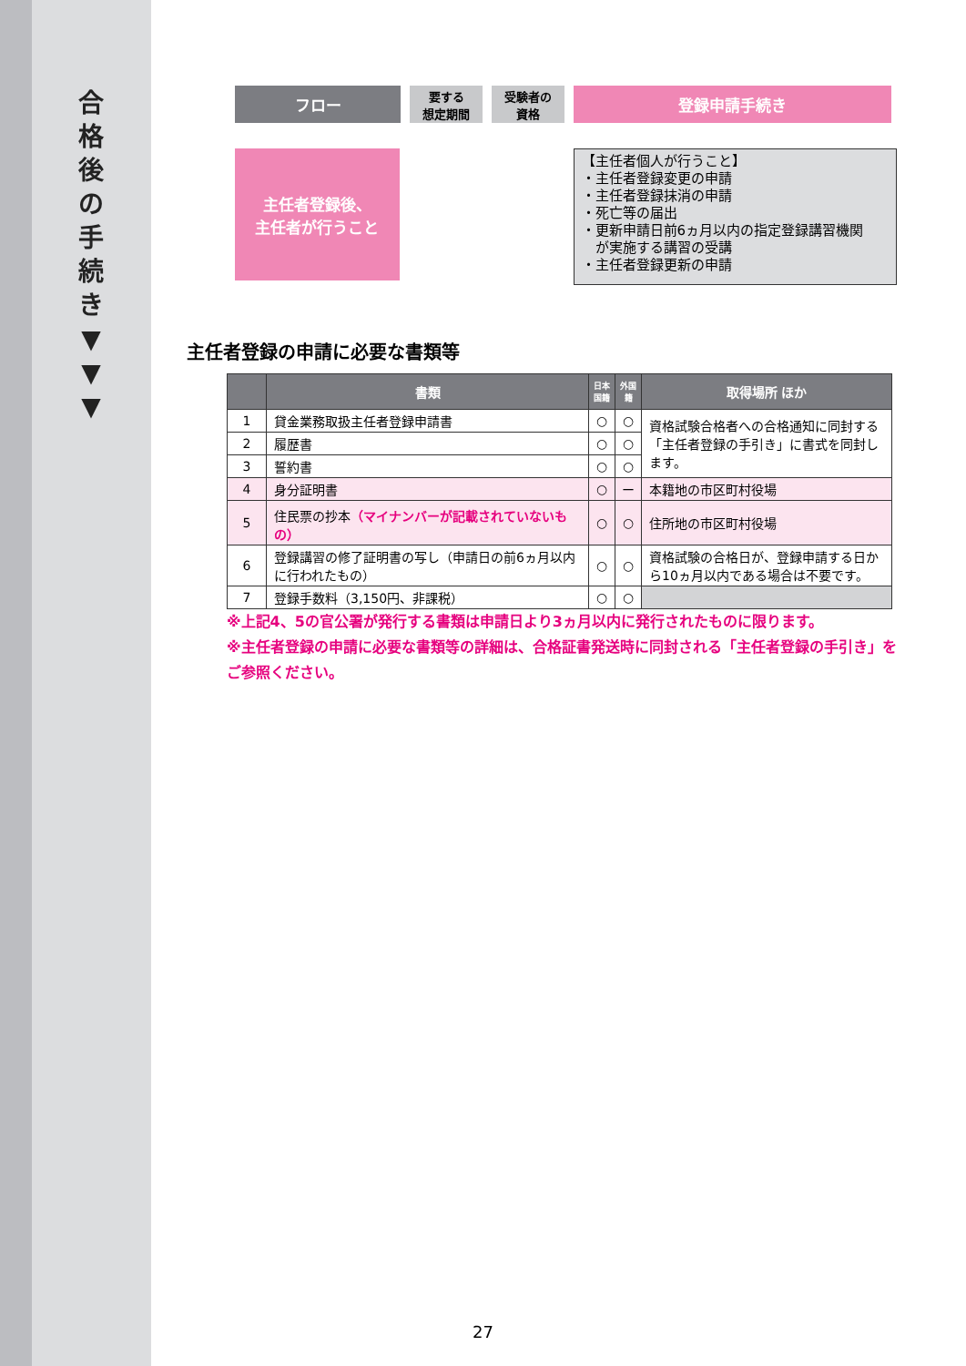合
格
後
の
手
続
き
▼
▼
▼
フロー
要する
想定期間
受験者の
資格
登録申請手続き
主任者登録後、
主任者が行うこと
【主任者個人が行うこと】
・主任者登録変更の申請
・主任者登録抹消の申請
・死亡等の届出
・更新申請日前6ヵ月以内の指定登録講習機関
　が実施する講習の受講
・主任者登録更新の申請
主任者登録の申請に必要な書類等
| | 書類 | 日本国籍 | 外国籍 | 取得場所 ほか |
| --- | --- | --- | --- | --- |
| 1 | 貸金業務取扱主任者登録申請書 | ○ | ○ | 資格試験合格者への合格通知に同封する「主任者登録の手引き」に書式を同封します。 |
| 2 | 履歴書 | ○ | ○ | |
| 3 | 誓約書 | ○ | ○ | |
| 4 | 身分証明書 | ○ | ー | 本籍地の市区町村役場 |
| 5 | 住民票の抄本 （マイナンバーが記載されていないもの） | ○ | ○ | 住所地の市区町村役場 |
| 6 | 登録講習の修了証明書の写し（申請日の前6ヵ月以内に行われたもの） | ○ | ○ | 資格試験の合格日が、登録申請する日から10ヵ月以内である場合は不要です。 |
| 7 | 登録手数料（3,150円、非課税） | ○ | ○ | |
※上記4、5の官公署が発行する書類は申請日より3ヵ月以内に発行されたものに限ります。
※主任者登録の申請に必要な書類等の詳細は、合格証書発送時に同封される「主任者登録の手引き」をご参照ください。
27